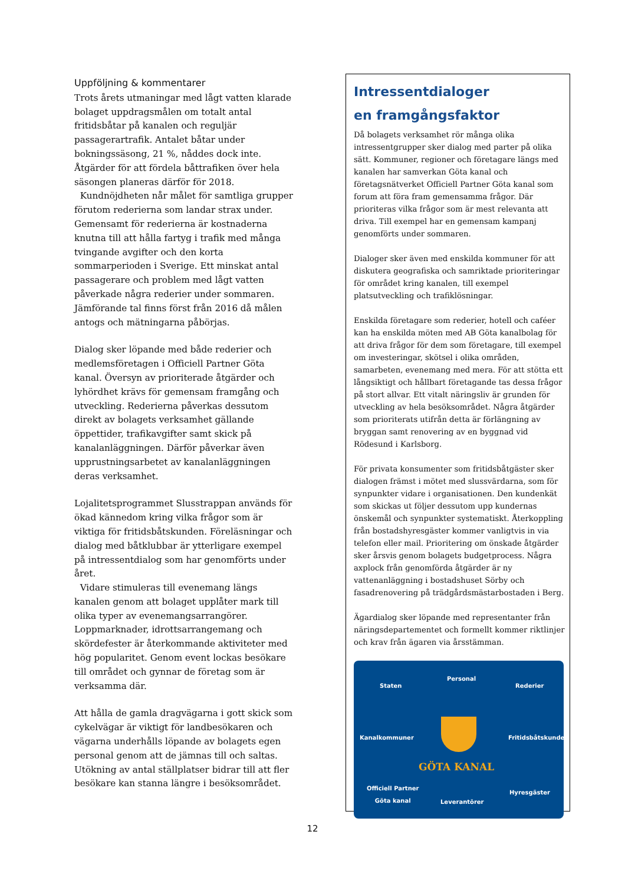Uppföljning & kommentarer
Trots årets utmaningar med lågt vatten klarade bolaget uppdragsmålen om totalt antal fritidsbåtar på kanalen och reguljär passagerartrafik. Antalet båtar under bokningssäsong, 21 %, nåddes dock inte. Åtgärder för att fördela båttrafiken över hela säsongen planeras därför för 2018.
Kundnöjdheten når målet för samtliga grupper förutom rederierna som landar strax under. Gemensamt för rederierna är kostnaderna knutna till att hålla fartyg i trafik med många tvingande avgifter och den korta sommarperioden i Sverige. Ett minskat antal passagerare och problem med lågt vatten påverkade några rederier under sommaren. Jämförande tal finns först från 2016 då målen antogs och mätningarna påbörjas.
Dialog sker löpande med både rederier och medlemsföretagen i Officiell Partner Göta kanal. Översyn av prioriterade åtgärder och lyhördhet krävs för gemensam framgång och utveckling. Rederierna påverkas dessutom direkt av bolagets verksamhet gällande öppettider, trafikavgifter samt skick på kanalanläggningen. Därför påverkar även upprustningsarbetet av kanalanläggningen deras verksamhet.
Lojalitetsprogrammet Slusstrappan används för ökad kännedom kring vilka frågor som är viktiga för fritidsbåtskunden. Föreläsningar och dialog med båtklubbar är ytterligare exempel på intressentdialog som har genomförts under året.
Vidare stimuleras till evenemang längs kanalen genom att bolaget upplåter mark till olika typer av evenemangsarrangörer. Loppmarknader, idrottsarrangemang och skördefester är återkommande aktiviteter med hög popularitet. Genom event lockas besökare till området och gynnar de företag som är verksamma där.
Att hålla de gamla dragvägarna i gott skick som cykelvägar är viktigt för landbesökaren och vägarna underhålls löpande av bolagets egen personal genom att de jämnas till och saltas. Utökning av antal ställplatser bidrar till att fler besökare kan stanna längre i besöksområdet.
Intressentdialoger
en framgångsfaktor
Då bolagets verksamhet rör många olika intressentgrupper sker dialog med parter på olika sätt. Kommuner, regioner och företagare längs med kanalen har samverkan Göta kanal och företagsnätverket Officiell Partner Göta kanal som forum att föra fram gemensamma frågor. Där prioriteras vilka frågor som är mest relevanta att driva. Till exempel har en gemensam kampanj genomförts under sommaren.
Dialoger sker även med enskilda kommuner för att diskutera geografiska och samriktade prioriteringar för området kring kanalen, till exempel platsutveckling och trafiklösningar.
Enskilda företagare som rederier, hotell och caféer kan ha enskilda möten med AB Göta kanalbolag för att driva frågor för dem som företagare, till exempel om investeringar, skötsel i olika områden, samarbeten, evenemang med mera. För att stötta ett långsiktigt och hållbart företagande tas dessa frågor på stort allvar. Ett vitalt näringsliv är grunden för utveckling av hela besöksområdet. Några åtgärder som prioriterats utifrån detta är förlängning av bryggan samt renovering av en byggnad vid Rödesund i Karlsborg.
För privata konsumenter som fritidsbåtgäster sker dialogen främst i mötet med slussvärdarna, som för synpunkter vidare i organisationen. Den kundenkät som skickas ut följer dessutom upp kundernas önskemål och synpunkter systematiskt. Återkoppling från bostadshyresgäster kommer vanligtvis in via telefon eller mail. Prioritering om önskade åtgärder sker årsvis genom bolagets budgetprocess. Några axplock från genomförda åtgärder är ny vattenanläggning i bostadshuset Sörby och fasadrenovering på trädgårdsmästarbostaden i Berg.
Ägardialog sker löpande med representanter från näringsdepartementet och formellt kommer riktlinjer och krav från ägaren via årsstämman.
Personal
Staten Rederier
Kanalkommuner Fritidsbåtskunder
GÖTA KANAL
Officiell Partner
Göta kanal
Hyresgäster
Leverantörer
12